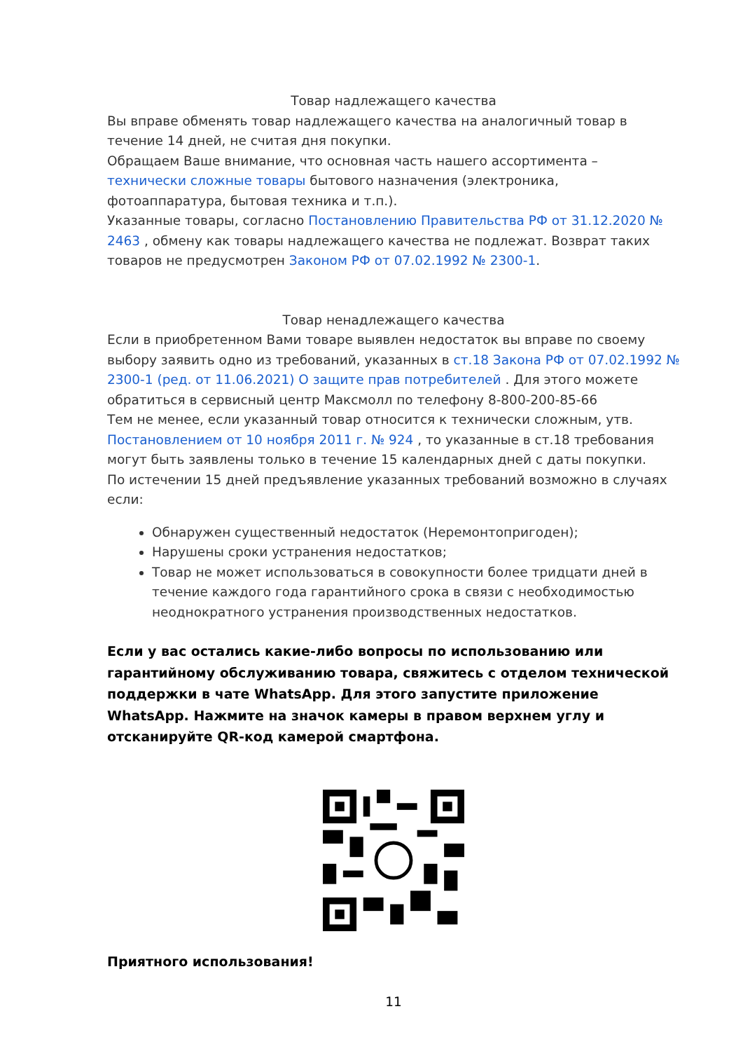Товар надлежащего качества
Вы вправе обменять товар надлежащего качества на аналогичный товар в течение 14 дней, не считая дня покупки.
Обращаем Ваше внимание, что основная часть нашего ассортимента – технически сложные товары бытового назначения (электроника, фотоаппаратура, бытовая техника и т.п.).
Указанные товары, согласно Постановлению Правительства РФ от 31.12.2020 № 2463 , обмену как товары надлежащего качества не подлежат. Возврат таких товаров не предусмотрен Законом РФ от 07.02.1992 № 2300-1.
Товар ненадлежащего качества
Если в приобретенном Вами товаре выявлен недостаток вы вправе по своему выбору заявить одно из требований, указанных в ст.18 Закона РФ от 07.02.1992 № 2300-1 (ред. от 11.06.2021) О защите прав потребителей . Для этого можете обратиться в сервисный центр Максмолл по телефону 8-800-200-85-66
Тем не менее, если указанный товар относится к технически сложным, утв. Постановлением от 10 ноября 2011 г. № 924 , то указанные в ст.18 требования могут быть заявлены только в течение 15 календарных дней с даты покупки.
По истечении 15 дней предъявление указанных требований возможно в случаях если:
Обнаружен существенный недостаток (Неремонтопригоден);
Нарушены сроки устранения недостатков;
Товар не может использоваться в совокупности более тридцати дней в течение каждого года гарантийного срока в связи с необходимостью неоднократного устранения производственных недостатков.
Если у вас остались какие-либо вопросы по использованию или гарантийному обслуживанию товара, свяжитесь с отделом технической поддержки в чате WhatsApp. Для этого запустите приложение WhatsApp. Нажмите на значок камеры в правом верхнем углу и отсканируйте QR-код камерой смартфона.
Приятного использования!
11